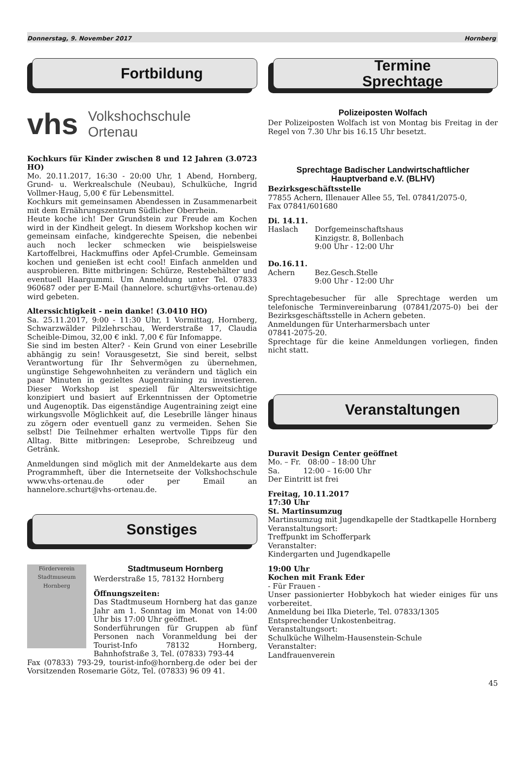Donnerstag, 9. November 2017 Hornberg
Fortbildung
vhs Volkshochschule
Ortenau
Kochkurs für Kinder zwischen 8 und 12 Jahren (3.0723 HO)
Mo. 20.11.2017, 16:30 - 20:00 Uhr, 1 Abend, Hornberg, Grund- u. Werkrealschule (Neubau), Schulküche, Ingrid Vollmer-Haug, 5,00 € für Lebensmittel.
Kochkurs mit gemeinsamen Abendessen in Zusammenarbeit mit dem Ernährungszentrum Südlicher Oberrhein.
Heute koche ich! Der Grundstein zur Freude am Kochen wird in der Kindheit gelegt. In diesem Workshop kochen wir gemeinsam einfache, kindgerechte Speisen, die nebenbei auch noch lecker schmecken wie beispielsweise Kartoffelbrei, Hackmuffins oder Apfel-Crumble. Gemeinsam kochen und genießen ist echt cool! Einfach anmelden und ausprobieren. Bitte mitbringen: Schürze, Restebehälter und eventuell Haargummi. Um Anmeldung unter Tel. 07833 960687 oder per E-Mail (hannelore. schurt@vhs-ortenau.de) wird gebeten.
Alterssichtigkeit - nein danke! (3.0410 HO)
Sa. 25.11.2017, 9:00 - 11:30 Uhr, 1 Vormittag, Hornberg, Schwarzwälder Pilzlehrschau, Werderstraße 17, Claudia Scheible-Dimou, 32,00 € inkl. 7,00 € für Infomappe.
Sie sind im besten Alter? - Kein Grund von einer Lesebrille abhängig zu sein! Vorausgesetzt, Sie sind bereit, selbst Verantwortung für Ihr Sehvermögen zu übernehmen, ungünstige Sehgewohnheiten zu verändern und täglich ein paar Minuten in gezieltes Augentraining zu investieren. Dieser Workshop ist speziell für Altersweitsichtige konzipiert und basiert auf Erkenntnissen der Optometrie und Augenoptik. Das eigenständige Augentraining zeigt eine wirkungsvolle Möglichkeit auf, die Lesebrille länger hinaus zu zögern oder eventuell ganz zu vermeiden. Sehen Sie selbst! Die Teilnehmer erhalten wertvolle Tipps für den Alltag. Bitte mitbringen: Leseprobe, Schreibzeug und Getränk.
Anmeldungen sind möglich mit der Anmeldekarte aus dem Programmheft, über die Internetseite der Volkshochschule www.vhs-ortenau.de oder per Email an hannelore.schurt@vhs-ortenau.de.
Sonstiges
Förderverein Stadtmuseum Hornberg
Stadtmuseum Hornberg
Werderstraße 15, 78132 Hornberg
Öffnungszeiten:
Das Stadtmuseum Hornberg hat das ganze Jahr am 1. Sonntag im Monat von 14:00 Uhr bis 17:00 Uhr geöffnet.
Sonderführungen für Gruppen ab fünf Personen nach Voranmeldung bei der Tourist-Info 78132 Hornberg, Bahnhofstraße 3, Tel. (07833) 793-44
Fax (07833) 793-29, tourist-info@hornberg.de oder bei der Vorsitzenden Rosemarie Götz, Tel. (07833) 96 09 41.
Termine
Sprechtage
Polizeiposten Wolfach
Der Polizeiposten Wolfach ist von Montag bis Freitag in der Regel von 7.30 Uhr bis 16.15 Uhr besetzt.
Sprechtage Badischer Landwirtschaftlicher Hauptverband e.V. (BLHV)
Bezirksgeschäftsstelle
77855 Achern, Illenauer Allee 55, Tel. 07841/2075-0,
Fax 07841/601680
Di. 14.11.
Haslach Dorfgemeinschaftshaus
Kinzigstr. 8, Bollenbach
9:00 Uhr - 12:00 Uhr
Do.16.11.
Achern Bez.Gesch.Stelle
9:00 Uhr - 12:00 Uhr
Sprechtagebesucher für alle Sprechtage werden um telefonische Terminvereinbarung (07841/2075-0) bei der Bezirksgeschäftsstelle in Achern gebeten.
Anmeldungen für Unterharmersbach unter
07841-2075-20.
Sprechtage für die keine Anmeldungen vorliegen, finden nicht statt.
Veranstaltungen
Duravit Design Center geöffnet
Mo. – Fr. 08:00 – 18:00 Uhr
Sa. 12:00 – 16:00 Uhr
Der Eintritt ist frei
Freitag, 10.11.2017
17:30 Uhr
St. Martinsumzug
Martinsumzug mit Jugendkapelle der Stadtkapelle Hornberg
Veranstaltungsort:
Treffpunkt im Schofferpark
Veranstalter:
Kindergarten und Jugendkapelle
19:00 Uhr
Kochen mit Frank Eder
- Für Frauen -
Unser passionierter Hobbykoch hat wieder einiges für uns vorbereitet.
Anmeldung bei Ilka Dieterle, Tel. 07833/1305
Entsprechender Unkostenbeitrag.
Veranstaltungsort:
Schulküche Wilhelm-Hausenstein-Schule
Veranstalter:
Landfrauenverein
45